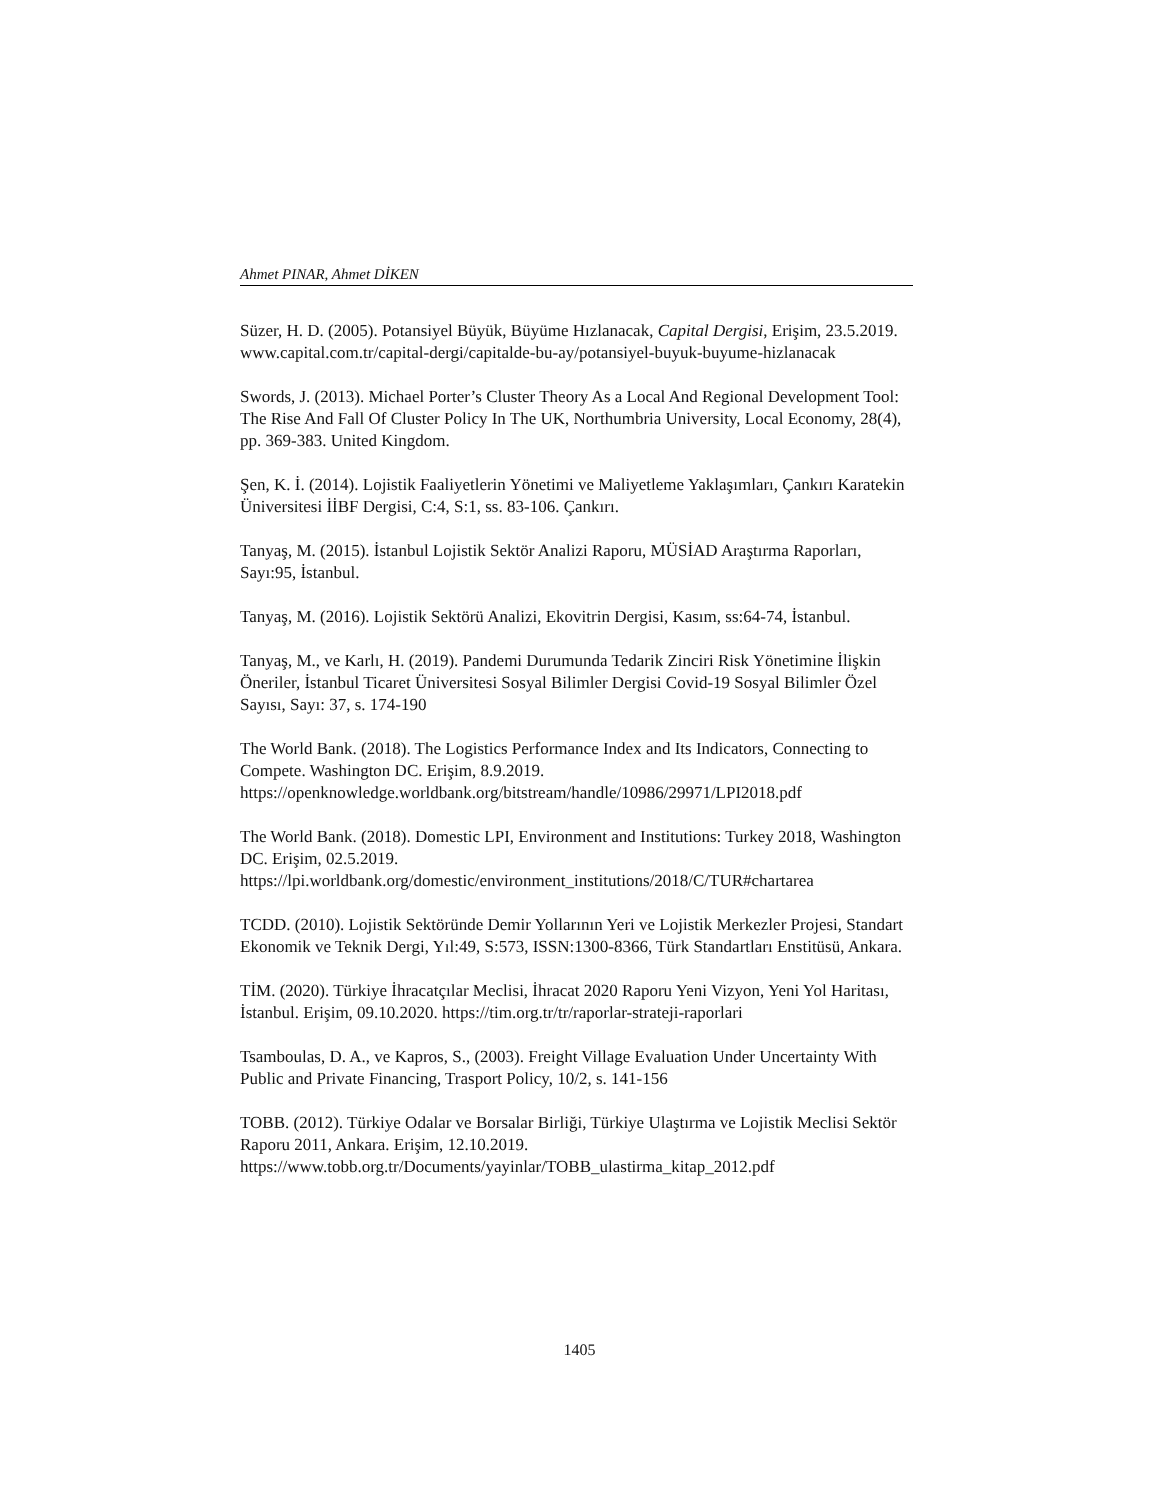Ahmet PINAR, Ahmet DİKEN
Süzer, H. D. (2005). Potansiyel Büyük, Büyüme Hızlanacak, Capital Dergisi, Erişim, 23.5.2019. www.capital.com.tr/capital-dergi/capitalde-bu-ay/potansiyel-buyuk-buyume-hizlanacak
Swords, J. (2013). Michael Porter’s Cluster Theory As a Local And Regional Development Tool: The Rise And Fall Of Cluster Policy In The UK, Northumbria University, Local Economy, 28(4), pp. 369-383. United Kingdom.
Şen, K. İ. (2014). Lojistik Faaliyetlerin Yönetimi ve Maliyetleme Yaklaşımları, Çankırı Karatekin Üniversitesi İİBF Dergisi, C:4, S:1, ss. 83-106. Çankırı.
Tanyaş, M. (2015). İstanbul Lojistik Sektör Analizi Raporu, MÜSİAD Araştırma Raporları, Sayı:95, İstanbul.
Tanyaş, M. (2016). Lojistik Sektörü Analizi, Ekovitrin Dergisi, Kasım, ss:64-74, İstanbul.
Tanyaş, M., ve Karlı, H. (2019). Pandemi Durumunda Tedarik Zinciri Risk Yönetimine İlişkin Öneriler, İstanbul Ticaret Üniversitesi Sosyal Bilimler Dergisi Covid-19 Sosyal Bilimler Özel Sayısı, Sayı: 37, s. 174-190
The World Bank. (2018). The Logistics Performance Index and Its Indicators, Connecting to Compete. Washington DC. Erişim, 8.9.2019. https://openknowledge.worldbank.org/bitstream/handle/10986/29971/LPI2018.pdf
The World Bank. (2018). Domestic LPI, Environment and Institutions: Turkey 2018, Washington DC. Erişim, 02.5.2019. https://lpi.worldbank.org/domestic/environment_institutions/2018/C/TUR#chartarea
TCDD. (2010). Lojistik Sektöründe Demir Yollarının Yeri ve Lojistik Merkezler Projesi, Standart Ekonomik ve Teknik Dergi, Yıl:49, S:573, ISSN:1300-8366, Türk Standartları Enstitüsü, Ankara.
TİM. (2020). Türkiye İhracatçılar Meclisi, İhracat 2020 Raporu Yeni Vizyon, Yeni Yol Haritası, İstanbul. Erişim, 09.10.2020. https://tim.org.tr/tr/raporlar-strateji-raporlari
Tsamboulas, D. A., ve Kapros, S., (2003). Freight Village Evaluation Under Uncertainty With Public and Private Financing, Trasport Policy, 10/2, s. 141-156
TOBB. (2012). Türkiye Odalar ve Borsalar Birliği, Türkiye Ulaştırma ve Lojistik Meclisi Sektör Raporu 2011, Ankara. Erişim, 12.10.2019. https://www.tobb.org.tr/Documents/yayinlar/TOBB_ulastirma_kitap_2012.pdf
1405